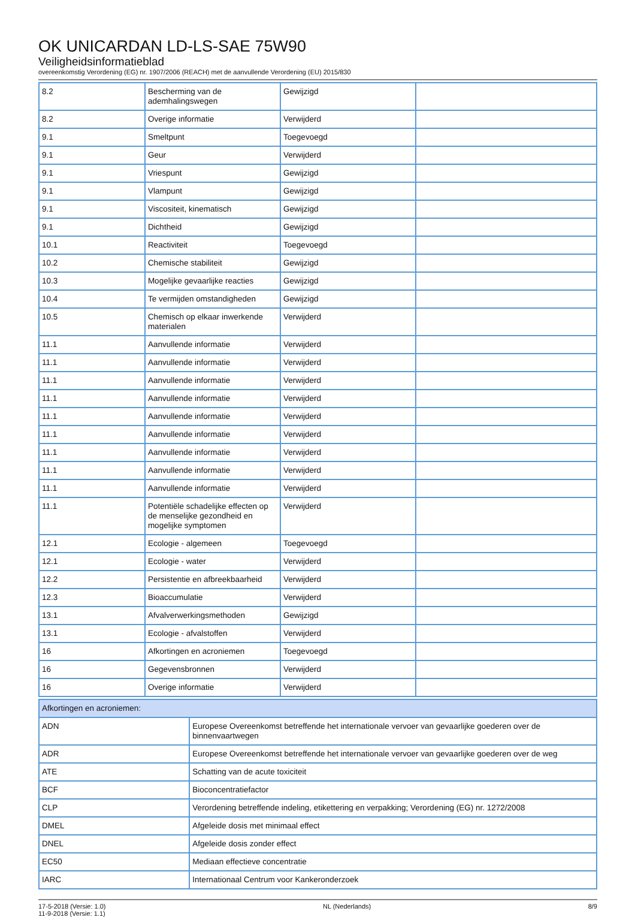OK UNICARDAN LD-LS-SAE 75W90
Veiligheidsinformatieblad
overeenkomstig Verordening (EG) nr. 1907/2006 (REACH) met de aanvullende Verordening (EU) 2015/830
| 8.2 | Bescherming van de ademhalingswegen | Gewijzigd | |
| 8.2 | Overige informatie | Verwijderd | |
| 9.1 | Smeltpunt | Toegevoegd | |
| 9.1 | Geur | Verwijderd | |
| 9.1 | Vriespunt | Gewijzigd | |
| 9.1 | Vlampunt | Gewijzigd | |
| 9.1 | Viscositeit, kinematisch | Gewijzigd | |
| 9.1 | Dichtheid | Gewijzigd | |
| 10.1 | Reactiviteit | Toegevoegd | |
| 10.2 | Chemische stabiliteit | Gewijzigd | |
| 10.3 | Mogelijke gevaarlijke reacties | Gewijzigd | |
| 10.4 | Te vermijden omstandigheden | Gewijzigd | |
| 10.5 | Chemisch op elkaar inwerkende materialen | Verwijderd | |
| 11.1 | Aanvullende informatie | Verwijderd | |
| 11.1 | Aanvullende informatie | Verwijderd | |
| 11.1 | Aanvullende informatie | Verwijderd | |
| 11.1 | Aanvullende informatie | Verwijderd | |
| 11.1 | Aanvullende informatie | Verwijderd | |
| 11.1 | Aanvullende informatie | Verwijderd | |
| 11.1 | Aanvullende informatie | Verwijderd | |
| 11.1 | Aanvullende informatie | Verwijderd | |
| 11.1 | Aanvullende informatie | Verwijderd | |
| 11.1 | Potentiële schadelijke effecten op de menselijke gezondheid en mogelijke symptomen | Verwijderd | |
| 12.1 | Ecologie - algemeen | Toegevoegd | |
| 12.1 | Ecologie - water | Verwijderd | |
| 12.2 | Persistentie en afbreekbaarheid | Verwijderd | |
| 12.3 | Bioaccumulatie | Verwijderd | |
| 13.1 | Afvalverwerkingsmethoden | Gewijzigd | |
| 13.1 | Ecologie - afvalstoffen | Verwijderd | |
| 16 | Afkortingen en acroniemen | Toegevoegd | |
| 16 | Gegevensbronnen | Verwijderd | |
| 16 | Overige informatie | Verwijderd | |
| Afkortingen en acroniemen: | |
| ADN | Europese Overeenkomst betreffende het internationale vervoer van gevaarlijke goederen over de binnenvaartwegen |
| ADR | Europese Overeenkomst betreffende het internationale vervoer van gevaarlijke goederen over de weg |
| ATE | Schatting van de acute toxiciteit |
| BCF | Bioconcentratiefactor |
| CLP | Verordening betreffende indeling, etikettering en verpakking; Verordening (EG) nr. 1272/2008 |
| DMEL | Afgeleide dosis met minimaal effect |
| DNEL | Afgeleide dosis zonder effect |
| EC50 | Mediaan effectieve concentratie |
| IARC | Internationaal Centrum voor Kankeronderzoek |
17-5-2018 (Versie: 1.0)
11-9-2018 (Versie: 1.1)
NL (Nederlands) 8/9